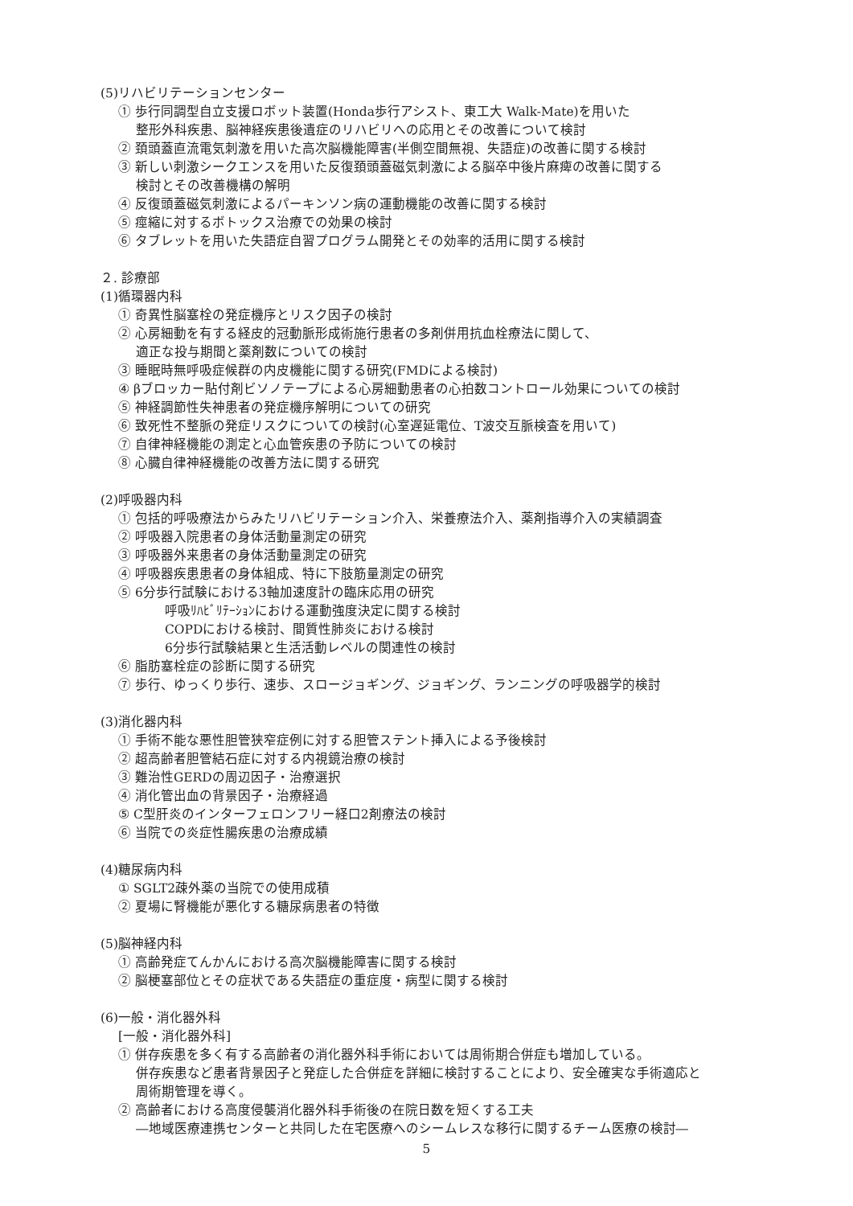(5)リハビリテーションセンター
① 歩行同調型自立支援ロボット装置(Honda歩行アシスト、東工大 Walk-Mate)を用いた
整形外科疾患、脳神経疾患後遺症のリハビリへの応用とその改善について検討
② 頚頭蓋直流電気刺激を用いた高次脳機能障害(半側空間無視、失語症)の改善に関する検討
③ 新しい刺激シークエンスを用いた反復頚頭蓋磁気刺激による脳卒中後片麻痺の改善に関する
検討とその改善機構の解明
④ 反復頭蓋磁気刺激によるパーキンソン病の運動機能の改善に関する検討
⑤ 痙縮に対するボトックス治療での効果の検討
⑥ タブレットを用いた失語症自習プログラム開発とその効率的活用に関する検討
２. 診療部
(1)循環器内科
① 奇異性脳塞栓の発症機序とリスク因子の検討
② 心房細動を有する経皮的冠動脈形成術施行患者の多剤併用抗血栓療法に関して、
適正な投与期間と薬剤数についての検討
③ 睡眠時無呼吸症候群の内皮機能に関する研究(FMDによる検討)
④ βブロッカー貼付剤ビソノテープによる心房細動患者の心拍数コントロール効果についての検討
⑤ 神経調節性失神患者の発症機序解明についての研究
⑥ 致死性不整脈の発症リスクについての検討(心室遅延電位、T波交互脈検査を用いて)
⑦ 自律神経機能の測定と心血管疾患の予防についての検討
⑧ 心臓自律神経機能の改善方法に関する研究
(2)呼吸器内科
① 包括的呼吸療法からみたリハビリテーション介入、栄養療法介入、薬剤指導介入の実績調査
② 呼吸器入院患者の身体活動量測定の研究
③ 呼吸器外来患者の身体活動量測定の研究
④ 呼吸器疾患患者の身体組成、特に下肢筋量測定の研究
⑤ 6分歩行試験における3軸加速度計の臨床応用の研究
呼吸ﾘﾊﾋﾞﾘﾃｰｼｮﾝにおける運動強度決定に関する検討
COPDにおける検討、間質性肺炎における検討
6分歩行試験結果と生活活動レベルの関連性の検討
⑥ 脂肪塞栓症の診断に関する研究
⑦ 歩行、ゆっくり歩行、速歩、スロージョギング、ジョギング、ランニングの呼吸器学的検討
(3)消化器内科
① 手術不能な悪性胆管狭窄症例に対する胆管ステント挿入による予後検討
② 超高齢者胆管結石症に対する内視鏡治療の検討
③ 難治性GERDの周辺因子・治療選択
④ 消化管出血の背景因子・治療経過
⑤ C型肝炎のインターフェロンフリー経口2剤療法の検討
⑥ 当院での炎症性腸疾患の治療成績
(4)糖尿病内科
① SGLT2疎外薬の当院での使用成積
② 夏場に腎機能が悪化する糖尿病患者の特徴
(5)脳神経内科
① 高齢発症てんかんにおける高次脳機能障害に関する検討
② 脳梗塞部位とその症状である失語症の重症度・病型に関する検討
(6)一般・消化器外科
[一般・消化器外科]
① 併存疾患を多く有する高齢者の消化器外科手術においては周術期合併症も増加している。
併存疾患など患者背景因子と発症した合併症を詳細に検討することにより、安全確実な手術適応と
周術期管理を導く。
② 高齢者における高度侵襲消化器外科手術後の在院日数を短くする工夫
―地域医療連携センターと共同した在宅医療へのシームレスな移行に関するチーム医療の検討―
5